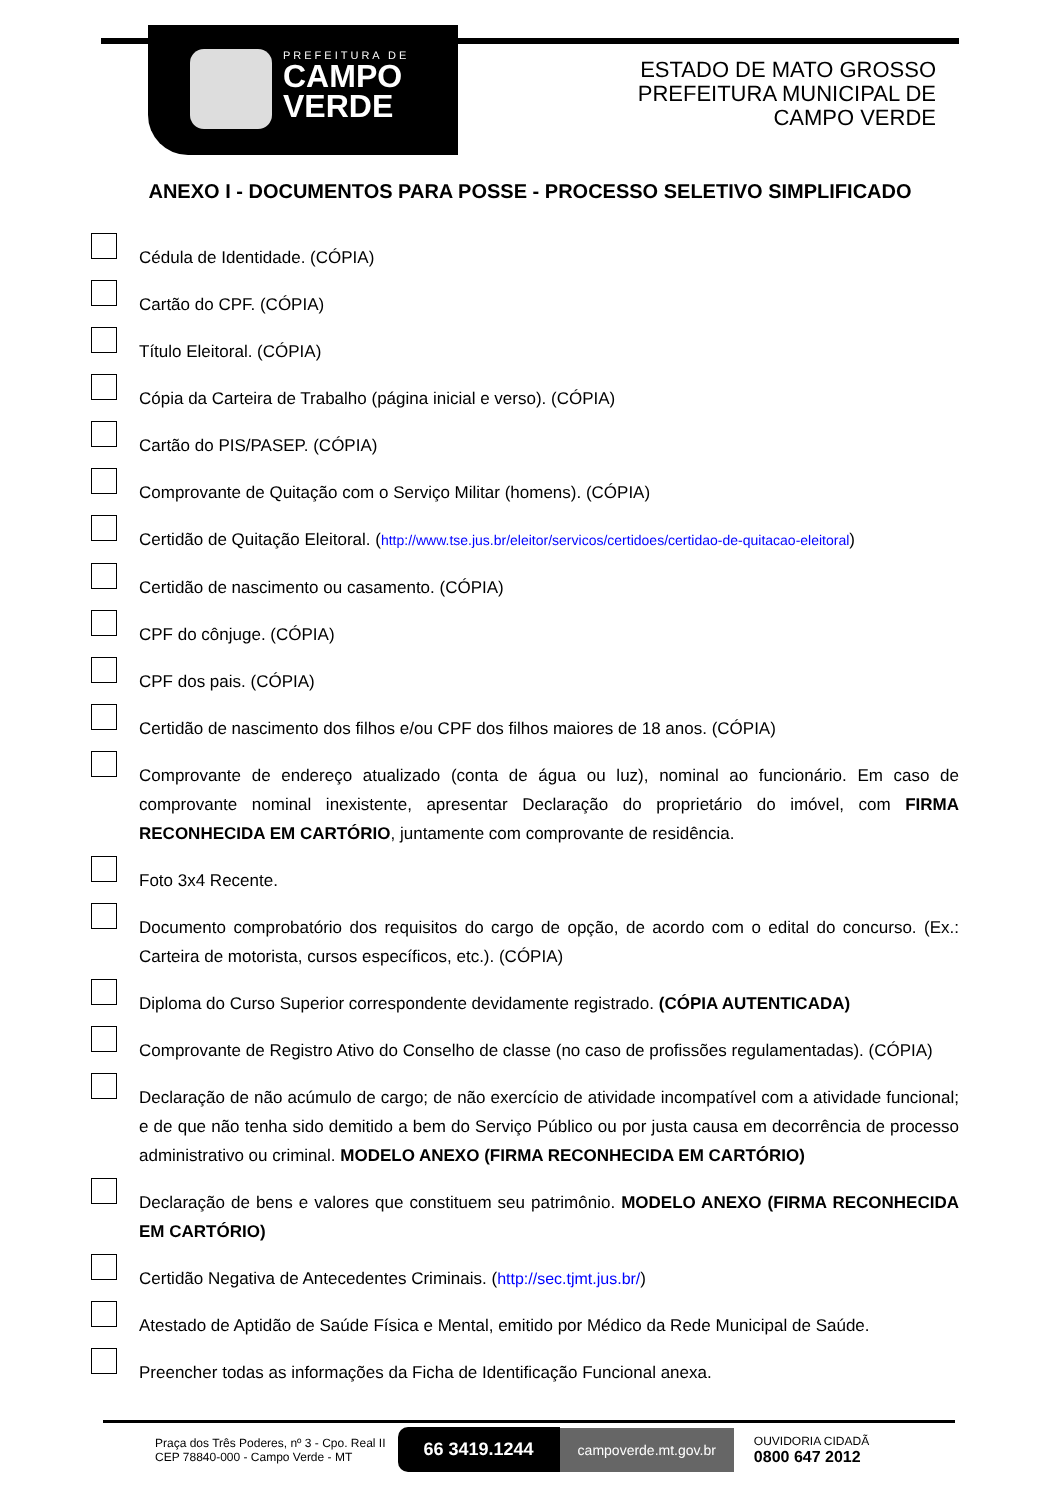PREFEITURA DE
CAMPO
VERDE
ESTADO DE MATO GROSSO
PREFEITURA MUNICIPAL DE
CAMPO VERDE
ANEXO I - DOCUMENTOS PARA POSSE - PROCESSO SELETIVO SIMPLIFICADO
Cédula de Identidade. (CÓPIA)
Cartão do CPF. (CÓPIA)
Título Eleitoral. (CÓPIA)
Cópia da Carteira de Trabalho (página inicial e verso). (CÓPIA)
Cartão do PIS/PASEP. (CÓPIA)
Comprovante de Quitação com o Serviço Militar (homens). (CÓPIA)
Certidão de Quitação Eleitoral. (http://www.tse.jus.br/eleitor/servicos/certidoes/certidao-de-quitacao-eleitoral)
Certidão de nascimento ou casamento. (CÓPIA)
CPF do cônjuge. (CÓPIA)
CPF dos pais. (CÓPIA)
Certidão de nascimento dos filhos e/ou CPF dos filhos maiores de 18 anos. (CÓPIA)
Comprovante de endereço atualizado (conta de água ou luz), nominal ao funcionário. Em caso de comprovante nominal inexistente, apresentar Declaração do proprietário do imóvel, com FIRMA RECONHECIDA EM CARTÓRIO, juntamente com comprovante de residência.
Foto 3x4 Recente.
Documento comprobatório dos requisitos do cargo de opção, de acordo com o edital do concurso. (Ex.: Carteira de motorista, cursos específicos, etc.). (CÓPIA)
Diploma do Curso Superior correspondente devidamente registrado. (CÓPIA AUTENTICADA)
Comprovante de Registro Ativo do Conselho de classe (no caso de profissões regulamentadas). (CÓPIA)
Declaração de não acúmulo de cargo; de não exercício de atividade incompatível com a atividade funcional; e de que não tenha sido demitido a bem do Serviço Público ou por justa causa em decorrência de processo administrativo ou criminal. MODELO ANEXO (FIRMA RECONHECIDA EM CARTÓRIO)
Declaração de bens e valores que constituem seu patrimônio. MODELO ANEXO (FIRMA RECONHECIDA EM CARTÓRIO)
Certidão Negativa de Antecedentes Criminais. (http://sec.tjmt.jus.br/)
Atestado de Aptidão de Saúde Física e Mental, emitido por Médico da Rede Municipal de Saúde.
Preencher todas as informações da Ficha de Identificação Funcional anexa.
Praça dos Três Poderes, nº 3 - Cpo. Real II
CEP 78840-000 - Campo Verde - MT
66 3419.1244
campoverde.mt.gov.br
OUVIDORIA CIDADÃ
0800 647 2012